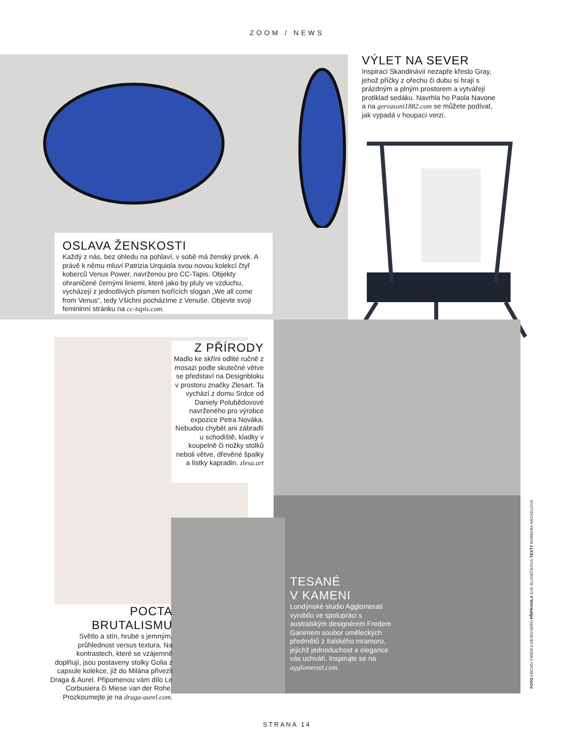ZOOM / NEWS
OSLAVA ŽENSKOSTI
Každý z nás, bez ohledu na pohlaví, v sobě má ženský prvek. A právě k němu mluví Patrizia Urquiola svou novou kolekcí čtyř koberců Venus Power, navrženou pro CC-Tapis. Objekty ohraničené černými liniemi, které jako by pluly ve vzduchu, vycházejí z jednotlivých písmen tvořících slogan „We all come from Venus“, tedy Všichni pocházíme z Venuše. Objevte svoji femininní stránku na cc-tapis.com.
VÝLET NA SEVER
Inspiraci Skandinávií nezapře křeslo Gray, jehož příčky z ořechu či dubu si hrají s prázdným a plným prostorem a vytvářejí protiklad sedáku. Navrhla ho Paola Navone a na gervasoni1882.com se můžete podívat, jak vypadá v houpací verzi.
Z PŘÍRODY
Madlo ke skříni odlité ručně z mosazi podle skutečné větve se představí na Designbloku v prostoru značky Zlesart. Ta vychází z domu Srdce od Daniely Polubědovové navrženého pro výrobce expozice Petra Nováka. Nebudou chybět ani zábradlí u schodiště, kladky v koupelně či nožky stolků neboli větve, dřevěné špalky a lístky kapradin. zlesa.art
POCTA BRUTALISMU
Světlo a stín, hrubé s jemným, průhlednost versus textura. Na kontrastech, které se vzájemně doplňují, jsou postaveny stolky Golia z capsule kolekce, již do Milána přivezli Draga & Aurel. Připomenou vám dílo Le Corbusiera či Miese van der Rohe. Prozkoumejte je na draga-aurel.com.
TESANÉ
V KAMENI
Londýnské studio Agglomerati vyrobilo ve spolupráci s australským designérem Fredem Ganimem soubor uměleckých předmětů z italského mramoru, jejichž jednoduchost a elegance vás uchvátí. Inspirujte se na agglomerati.com.
FOTO ARCHIV FIREM A DESIGNÉRŮ PŘIPRAVILA EVA SLUNEČKOVÁ TEXTY BARBARA HÄCKELOVÁ
STRANA 14